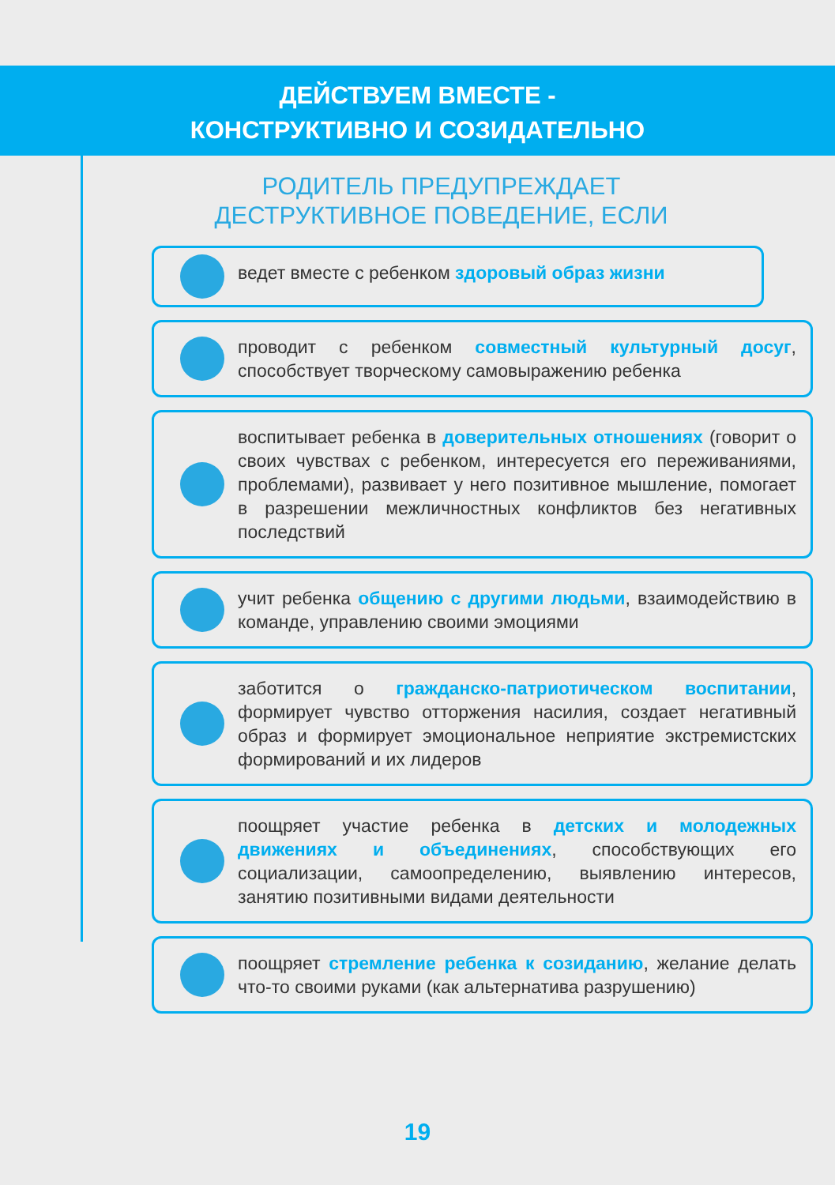ДЕЙСТВУЕМ ВМЕСТЕ -
КОНСТРУКТИВНО И СОЗИДАТЕЛЬНО
РОДИТЕЛЬ ПРЕДУПРЕЖДАЕТ
ДЕСТРУКТИВНОЕ ПОВЕДЕНИЕ, ЕСЛИ
ведет вместе с ребенком здоровый образ жизни
проводит с ребенком совместный культурный досуг, способствует творческому самовыражению ребенка
воспитывает ребенка в доверительных отношениях (говорит о своих чувствах с ребенком, интересуется его переживаниями, проблемами), развивает у него позитивное мышление, помогает в разрешении межличностных конфликтов без негативных последствий
учит ребенка общению с другими людьми, взаимодействию в команде, управлению своими эмоциями
заботится о гражданско-патриотическом воспитании, формирует чувство отторжения насилия, создает негативный образ и формирует эмоциональное неприятие экстремистских формирований и их лидеров
поощряет участие ребенка в детских и молодежных движениях и объединениях, способствующих его социализации, самоопределению, выявлению интересов, занятию позитивными видами деятельности
поощряет стремление ребенка к созиданию, желание делать что-то своими руками (как альтернатива разрушению)
19